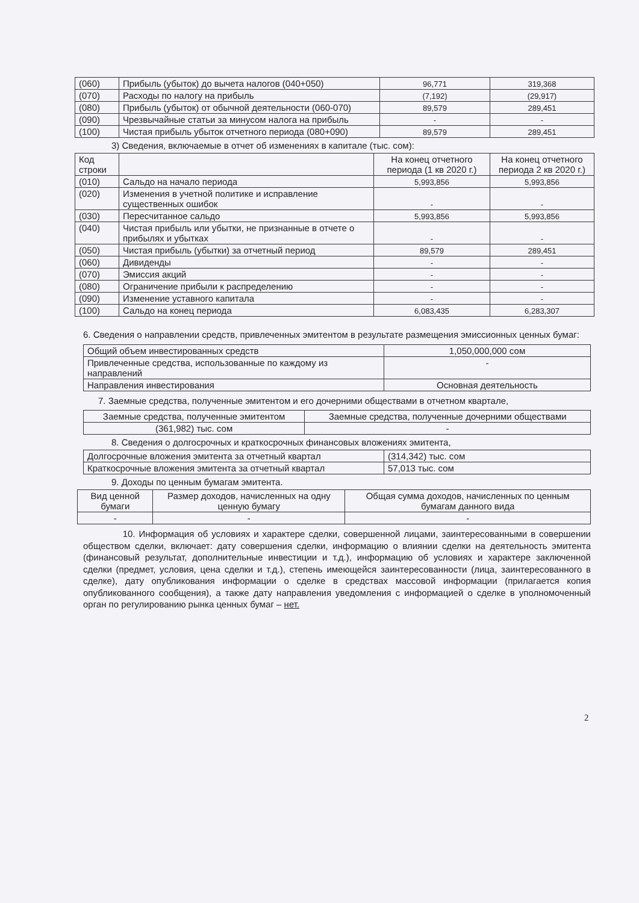| (060) | Прибыль (убыток) до вычета налогов (040+050) | 96,771 | 319,368 |
| (070) | Расходы по налогу на прибыль | (7,192) | (29,917) |
| (080) | Прибыль (убыток) от обычной деятельности (060-070) | 89,579 | 289,451 |
| (090) | Чрезвычайные статьи за минусом налога на прибыль | - | - |
| (100) | Чистая прибыль убыток отчетного периода (080+090) | 89,579 | 289,451 |
3) Сведения, включаемые в отчет об изменениях в капитале (тыс. сом):
| Код строки | | На конец отчетного периода (1 кв 2020 г.) | На конец отчетного периода 2 кв 2020 г.) |
| --- | --- | --- | --- |
| (010) | Сальдо на начало периода | 5,993,856 | 5,993,856 |
| (020) | Изменения в учетной политике и исправление существенных ошибок | - | - |
| (030) | Пересчитанное сальдо | 5,993,856 | 5,993,856 |
| (040) | Чистая прибыль или убытки, не признанные в отчете о прибылях и убытках | - | - |
| (050) | Чистая прибыль (убытки) за отчетный период | 89,579 | 289,451 |
| (060) | Дивиденды | - | - |
| (070) | Эмиссия акций | - | - |
| (080) | Ограничение прибыли к распределению | - | - |
| (090) | Изменение уставного капитала | - | - |
| (100) | Сальдо на конец периода | 6,083,435 | 6,283,307 |
6. Сведения о направлении средств, привлеченных эмитентом в результате размещения эмиссионных ценных бумаг:
| Общий объем инвестированных средств | 1,050,000,000 сом |
| Привлеченные средства, использованные по каждому из направлений | - |
| Направления инвестирования | Основная деятельность |
7. Заемные средства, полученные эмитентом и его дочерними обществами в отчетном квартале,
| Заемные средства, полученные эмитентом | Заемные средства, полученные дочерними обществами |
| (361,982) тыс. сом | - |
8. Сведения о долгосрочных и краткосрочных финансовых вложениях эмитента,
| Долгосрочные вложения эмитента за отчетный квартал | (314,342) тыс. сом |
| Краткосрочные вложения эмитента за отчетный квартал | 57,013 тыс. сом |
9. Доходы по ценным бумагам эмитента.
| Вид ценной бумаги | Размер доходов, начисленных на одну ценную бумагу | Общая сумма доходов, начисленных по ценным бумагам данного вида |
| - | - | - |
10. Информация об условиях и характере сделки, совершенной лицами, заинтересованными в совершении обществом сделки, включает: дату совершения сделки, информацию о влиянии сделки на деятельность эмитента (финансовый результат, дополнительные инвестиции и т.д.), информацию об условиях и характере заключенной сделки (предмет, условия, цена сделки и т.д.), степень имеющейся заинтересованности (лица, заинтересованного в сделке), дату опубликования информации о сделке в средствах массовой информации (прилагается копия опубликованного сообщения), а также дату направления уведомления с информацией о сделке в уполномоченный орган по регулированию рынка ценных бумаг – нет.
2